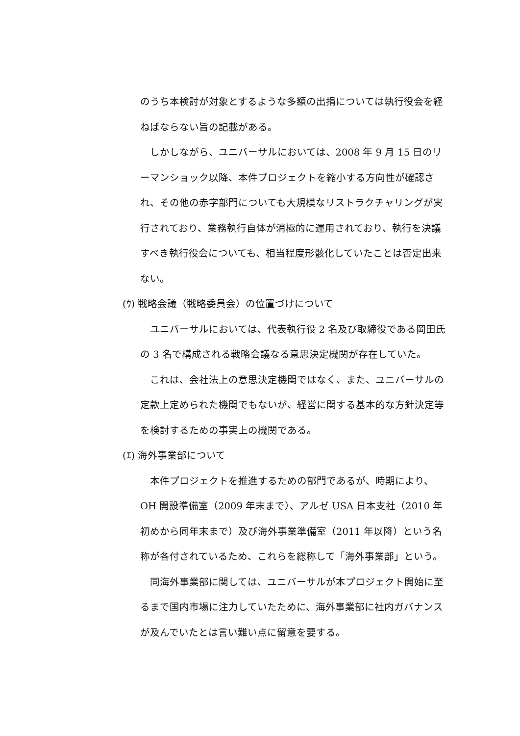のうち本検討が対象とするような多額の出捐については執行役会を経ねばならない旨の記載がある。
しかしながら、ユニバーサルにおいては、2008 年 9 月 15 日のリーマンショック以降、本件プロジェクトを縮小する方向性が確認され、その他の赤字部門についても大規模なリストラクチャリングが実行されており、業務執行自体が消極的に運用されており、執行を決議すべき執行役会についても、相当程度形骸化していたことは否定出来ない。
(ｳ) 戦略会議（戦略委員会）の位置づけについて
ユニバーサルにおいては、代表執行役 2 名及び取締役である岡田氏の 3 名で構成される戦略会議なる意思決定機関が存在していた。
これは、会社法上の意思決定機関ではなく、また、ユニバーサルの定款上定められた機関でもないが、経営に関する基本的な方針決定等を検討するための事実上の機関である。
(ｴ) 海外事業部について
本件プロジェクトを推進するための部門であるが、時期により、OH 開設準備室（2009 年末まで）、アルゼ USA 日本支社（2010 年初めから同年末まで）及び海外事業準備室（2011 年以降）という名称が各付されているため、これらを総称して「海外事業部」という。
同海外事業部に関しては、ユニバーサルが本プロジェクト開始に至るまで国内市場に注力していたために、海外事業部に社内ガバナンスが及んでいたとは言い難い点に留意を要する。